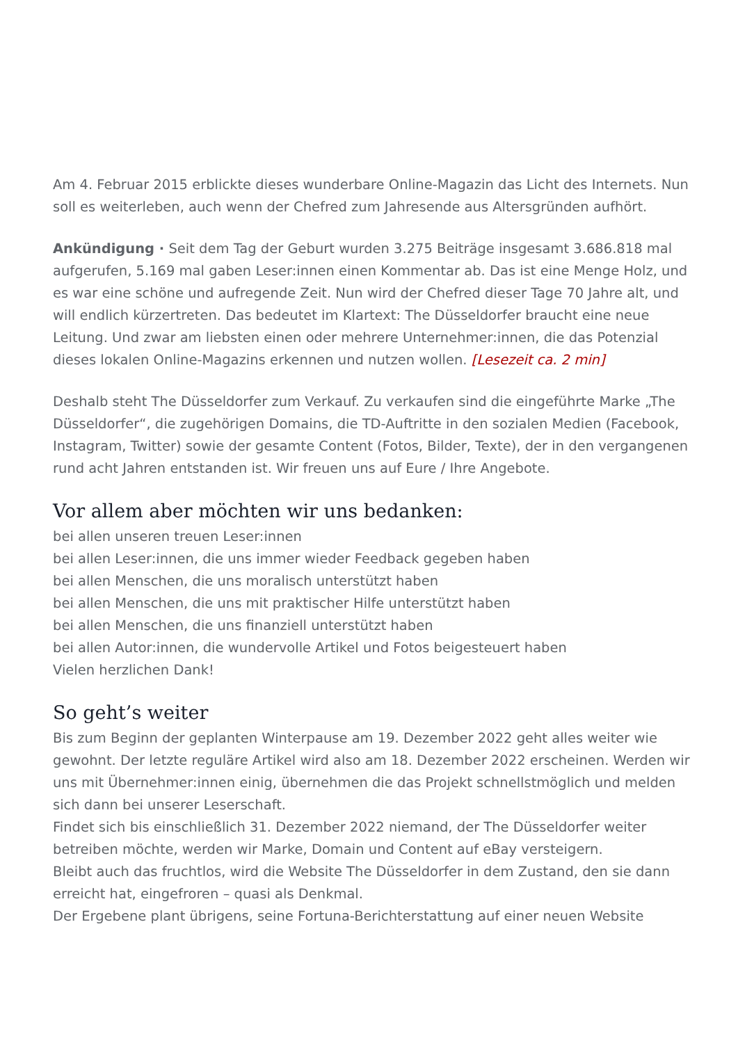Am 4. Februar 2015 erblickte dieses wunderbare Online-Magazin das Licht des Internets. Nun soll es weiterleben, auch wenn der Chefred zum Jahresende aus Altersgründen aufhört.
Ankündigung · Seit dem Tag der Geburt wurden 3.275 Beiträge insgesamt 3.686.818 mal aufgerufen, 5.169 mal gaben Leser:innen einen Kommentar ab. Das ist eine Menge Holz, und es war eine schöne und aufregende Zeit. Nun wird der Chefred dieser Tage 70 Jahre alt, und will endlich kürzertreten. Das bedeutet im Klartext: The Düsseldorfer braucht eine neue Leitung. Und zwar am liebsten einen oder mehrere Unternehmer:innen, die das Potenzial dieses lokalen Online-Magazins erkennen und nutzen wollen. [Lesezeit ca. 2 min]
Deshalb steht The Düsseldorfer zum Verkauf. Zu verkaufen sind die eingeführte Marke „The Düsseldorfer“, die zugehörigen Domains, die TD-Auftritte in den sozialen Medien (Facebook, Instagram, Twitter) sowie der gesamte Content (Fotos, Bilder, Texte), der in den vergangenen rund acht Jahren entstanden ist. Wir freuen uns auf Eure / Ihre Angebote.
Vor allem aber möchten wir uns bedanken:
bei allen unseren treuen Leser:innen
bei allen Leser:innen, die uns immer wieder Feedback gegeben haben
bei allen Menschen, die uns moralisch unterstützt haben
bei allen Menschen, die uns mit praktischer Hilfe unterstützt haben
bei allen Menschen, die uns finanziell unterstützt haben
bei allen Autor:innen, die wundervolle Artikel und Fotos beigesteuert haben
Vielen herzlichen Dank!
So geht’s weiter
Bis zum Beginn der geplanten Winterpause am 19. Dezember 2022 geht alles weiter wie gewohnt. Der letzte reguläre Artikel wird also am 18. Dezember 2022 erscheinen. Werden wir uns mit Übernehmer:innen einig, übernehmen die das Projekt schnellstmöglich und melden sich dann bei unserer Leserschaft.
Findet sich bis einschließlich 31. Dezember 2022 niemand, der The Düsseldorfer weiter betreiben möchte, werden wir Marke, Domain und Content auf eBay versteigern.
Bleibt auch das fruchtlos, wird die Website The Düsseldorfer in dem Zustand, den sie dann erreicht hat, eingefroren – quasi als Denkmal.
Der Ergebene plant übrigens, seine Fortuna-Berichterstattung auf einer neuen Website